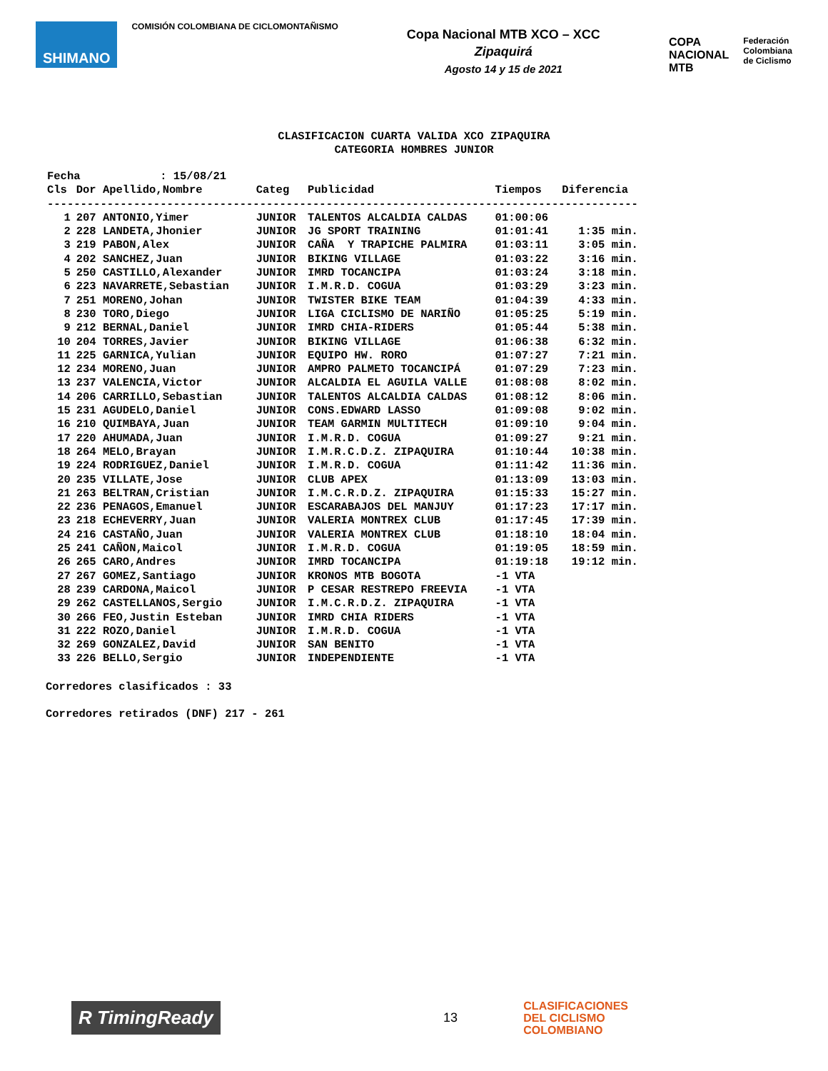SHIMANO
COMISIÓN COLOMBIANA DE CICLOMONTAÑISMO
Copa Nacional MTB XCO – XCC
Zipaquirá
Agosto 14 y 15 de 2021
COPA
NACIONAL
MTB
Federación
Colombiana
de Ciclismo
CLASIFICACION CUARTA VALIDA XCO ZIPAQUIRA
CATEGORIA HOMBRES JUNIOR
| Fecha : 15/08/21 | | | | | |
| Cls | Dor Apellido,Nombre | Categ | Publicidad | Tiempos | Diferencia |
| ----------------------------------------------------------------------------------------- | | | | | |
| 1 | 207 ANTONIO,Yimer | JUNIOR | TALENTOS ALCALDIA CALDAS | 01:00:06 | |
| 2 | 228 LANDETA,Jhonier | JUNIOR | JG SPORT TRAINING | 01:01:41 | 1:35 min. |
| 3 | 219 PABON,Alex | JUNIOR | CAÑA Y TRAPICHE PALMIRA | 01:03:11 | 3:05 min. |
| 4 | 202 SANCHEZ,Juan | JUNIOR | BIKING VILLAGE | 01:03:22 | 3:16 min. |
| 5 | 250 CASTILLO,Alexander | JUNIOR | IMRD TOCANCIPA | 01:03:24 | 3:18 min. |
| 6 | 223 NAVARRETE,Sebastian | JUNIOR | I.M.R.D. COGUA | 01:03:29 | 3:23 min. |
| 7 | 251 MORENO,Johan | JUNIOR | TWISTER BIKE TEAM | 01:04:39 | 4:33 min. |
| 8 | 230 TORO,Diego | JUNIOR | LIGA CICLISMO DE NARIÑO | 01:05:25 | 5:19 min. |
| 9 | 212 BERNAL,Daniel | JUNIOR | IMRD CHIA-RIDERS | 01:05:44 | 5:38 min. |
| 10 | 204 TORRES,Javier | JUNIOR | BIKING VILLAGE | 01:06:38 | 6:32 min. |
| 11 | 225 GARNICA,Yulian | JUNIOR | EQUIPO HW. RORO | 01:07:27 | 7:21 min. |
| 12 | 234 MORENO,Juan | JUNIOR | AMPRO PALMETO TOCANCIPÁ | 01:07:29 | 7:23 min. |
| 13 | 237 VALENCIA,Victor | JUNIOR | ALCALDIA EL AGUILA VALLE | 01:08:08 | 8:02 min. |
| 14 | 206 CARRILLO,Sebastian | JUNIOR | TALENTOS ALCALDIA CALDAS | 01:08:12 | 8:06 min. |
| 15 | 231 AGUDELO,Daniel | JUNIOR | CONS.EDWARD LASSO | 01:09:08 | 9:02 min. |
| 16 | 210 QUIMBAYA,Juan | JUNIOR | TEAM GARMIN MULTITECH | 01:09:10 | 9:04 min. |
| 17 | 220 AHUMADA,Juan | JUNIOR | I.M.R.D. COGUA | 01:09:27 | 9:21 min. |
| 18 | 264 MELO,Brayan | JUNIOR | I.M.R.C.D.Z. ZIPAQUIRA | 01:10:44 | 10:38 min. |
| 19 | 224 RODRIGUEZ,Daniel | JUNIOR | I.M.R.D. COGUA | 01:11:42 | 11:36 min. |
| 20 | 235 VILLATE,Jose | JUNIOR | CLUB APEX | 01:13:09 | 13:03 min. |
| 21 | 263 BELTRAN,Cristian | JUNIOR | I.M.C.R.D.Z. ZIPAQUIRA | 01:15:33 | 15:27 min. |
| 22 | 236 PENAGOS,Emanuel | JUNIOR | ESCARABAJOS DEL MANJUY | 01:17:23 | 17:17 min. |
| 23 | 218 ECHEVERRY,Juan | JUNIOR | VALERIA MONTREX CLUB | 01:17:45 | 17:39 min. |
| 24 | 216 CASTAÑO,Juan | JUNIOR | VALERIA MONTREX CLUB | 01:18:10 | 18:04 min. |
| 25 | 241 CAÑON,Maicol | JUNIOR | I.M.R.D. COGUA | 01:19:05 | 18:59 min. |
| 26 | 265 CARO,Andres | JUNIOR | IMRD TOCANCIPA | 01:19:18 | 19:12 min. |
| 27 | 267 GOMEZ,Santiago | JUNIOR | KRONOS MTB BOGOTA | -1 VTA | |
| 28 | 239 CARDONA,Maicol | JUNIOR | P CESAR RESTREPO FREEVIA | -1 VTA | |
| 29 | 262 CASTELLANOS,Sergio | JUNIOR | I.M.C.R.D.Z. ZIPAQUIRA | -1 VTA | |
| 30 | 266 FEO,Justin Esteban | JUNIOR | IMRD CHIA RIDERS | -1 VTA | |
| 31 | 222 ROZO,Daniel | JUNIOR | I.M.R.D. COGUA | -1 VTA | |
| 32 | 269 GONZALEZ,David | JUNIOR | SAN BENITO | -1 VTA | |
| 33 | 226 BELLO,Sergio | JUNIOR | INDEPENDIENTE | -1 VTA | |
Corredores clasificados : 33
Corredores retirados (DNF) 217 - 261
R TimingReady
13
CLASIFICACIONES
DEL CICLISMO
COLOMBIANO